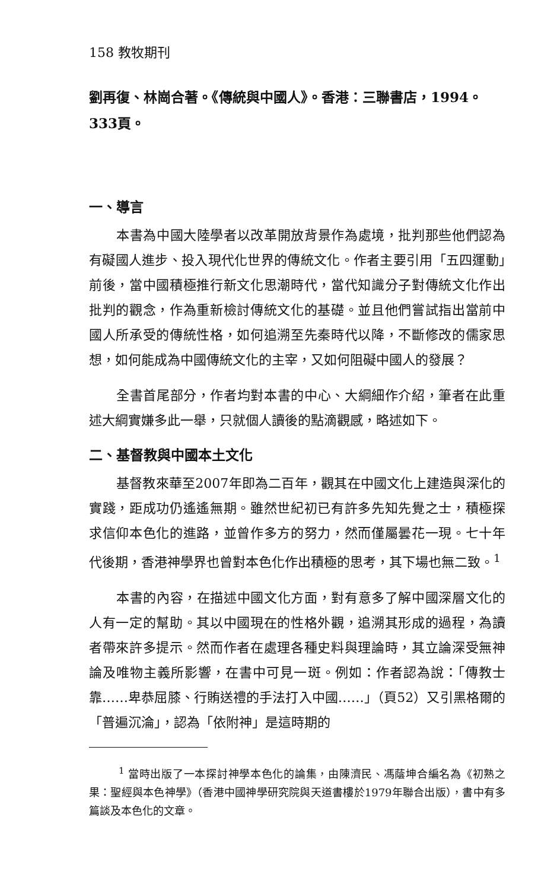158 教牧期刊
劉再復、林崗合著。《傳統與中國人》。香港：三聯書店，1994。333頁。
一、導言
本書為中國大陸學者以改革開放背景作為處境，批判那些他們認為有礙國人進步、投入現代化世界的傳統文化。作者主要引用「五四運動」前後，當中國積極推行新文化思潮時代，當代知識分子對傳統文化作出批判的觀念，作為重新檢討傳統文化的基礎。並且他們嘗試指出當前中國人所承受的傳統性格，如何追溯至先秦時代以降，不斷修改的儒家思想，如何能成為中國傳統文化的主宰，又如何阻礙中國人的發展？
全書首尾部分，作者均對本書的中心、大綱細作介紹，筆者在此重述大綱實嫌多此一舉，只就個人讀後的點滴觀感，略述如下。
二、基督教與中國本土文化
基督教來華至2007年即為二百年，觀其在中國文化上建造與深化的實踐，距成功仍遙遙無期。雖然世紀初已有許多先知先覺之士，積極探求信仰本色化的進路，並曾作多方的努力，然而僅屬曇花一現。七十年代後期，香港神學界也曾對本色化作出積極的思考，其下場也無二致。<sup>1</sup>
本書的內容，在描述中國文化方面，對有意多了解中國深層文化的人有一定的幫助。其以中國現在的性格外觀，追溯其形成的過程，為讀者帶來許多提示。然而作者在處理各種史料與理論時，其立論深受無神論及唯物主義所影響，在書中可見一斑。例如：作者認為說：「傳教士靠……卑恭屈膝、行賄送禮的手法打入中國……」（頁52）又引黑格爾的「普遍沉淪」，認為「依附神」是這時期的
<sup>1</sup> 當時出版了一本探討神學本色化的論集，由陳濟民、馮蔭坤合編名為《初熟之果：聖經與本色神學》（香港中國神學研究院與天道書樓於1979年聯合出版），書中有多篇談及本色化的文章。